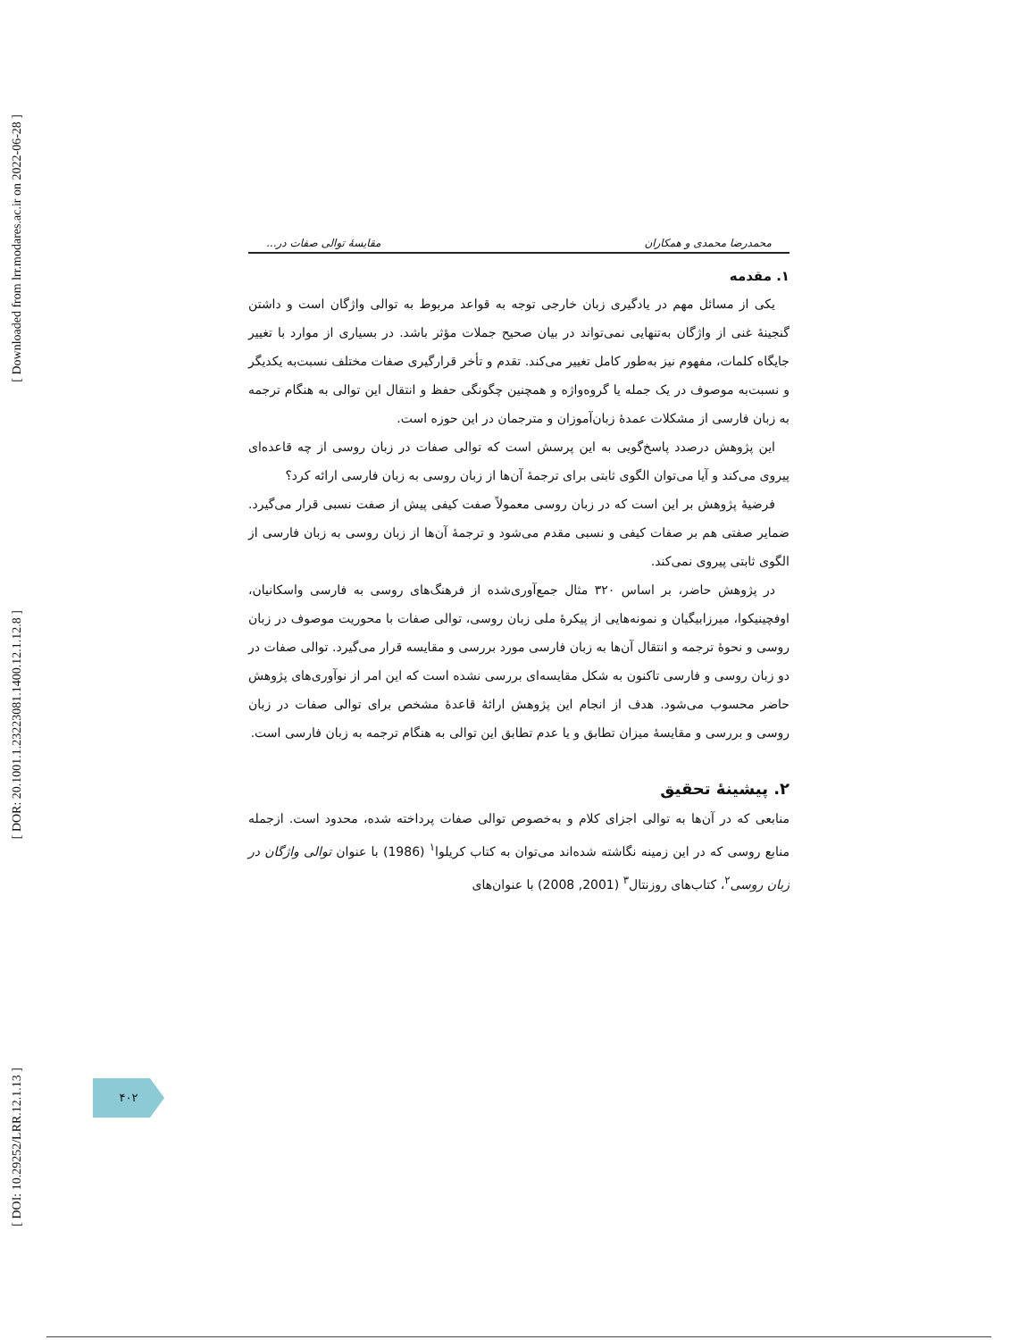[ Downloaded from lrr.modares.ac.ir on 2022-06-28 ]
[ DOR: 20.1001.1.23223081.1400.12.1.12.8 ]
[ DOI: 10.29252/LRR.12.1.13 ]
محمدرضا محمدی و همکاران مقایسهٔ توالی صفات در...
۱. مقدمه
یکی از مسائل مهم در یادگیری زبان خارجی توجه به قواعد مربوط به توالی واژگان است و داشتن گنجینهٔ غنی از واژگان به‌تنهایی نمی‌تواند در بیان صحیح جملات مؤثر باشد. در بسیاری از موارد با تغییر جایگاه کلمات، مفهوم نیز به‌طور کامل تغییر می‌کند. تقدم و تأخر قرارگیری صفات مختلف نسبت‌به یکدیگر و نسبت‌به موصوف در یک جمله یا گروه‌واژه و همچنین چگونگی حفظ و انتقال این توالی به هنگام ترجمه به زبان فارسی از مشکلات عمدهٔ زبان‌آموزان و مترجمان در این حوزه است.
این پژوهش درصدد پاسخ‌گویی به این پرسش است که توالی صفات در زبان روسی از چه قاعده‌ای پیروی می‌کند و آیا می‌توان الگوی ثابتی برای ترجمهٔ آن‌ها از زبان روسی به زبان فارسی ارائه کرد؟
فرضیهٔ پژوهش بر این است که در زبان روسی معمولاً صفت کیفی پیش از صفت نسبی قرار می‌گیرد. ضمایر صفتی هم بر صفات کیفی و نسبی مقدم می‌شود و ترجمهٔ آن‌ها از زبان روسی به زبان فارسی از الگوی ثابتی پیروی نمی‌کند.
در پژوهش حاضر، بر اساس ۳۲۰ مثال جمع‌آوری‌شده از فرهنگ‌های روسی به فارسی واسکانیان، اوفچینیکوا، میرزابیگیان و نمونه‌هایی از پیکرهٔ ملی زبان روسی، توالی صفات با محوریت موصوف در زبان روسی و نحوهٔ ترجمه و انتقال آن‌ها به زبان فارسی مورد بررسی و مقایسه قرار می‌گیرد. توالی صفات در دو زبان روسی و فارسی تاکنون به شکل مقایسه‌ای بررسی نشده است که این امر از نوآوری‌های پژوهش حاضر محسوب می‌شود. هدف از انجام این پژوهش ارائهٔ قاعدهٔ مشخص برای توالی صفات در زبان روسی و بررسی و مقایسهٔ میزان تطابق و یا عدم تطابق این توالی به هنگام ترجمه به زبان فارسی است.
۲. پیشینهٔ تحقیق
منابعی که در آن‌ها به توالی اجزای کلام و به‌خصوص توالی صفات پرداخته شده، محدود است. ازجمله منابع روسی که در این زمینه نگاشته شده‌اند می‌توان به کتاب کریلوا<sup>۱</sup> (1986) با عنوان توالی واژگان در زبان روسی<sup>۲</sup>، کتاب‌های روزنتال<sup>۳</sup> (2001, 2008) با عنوان‌های
۴۰۲